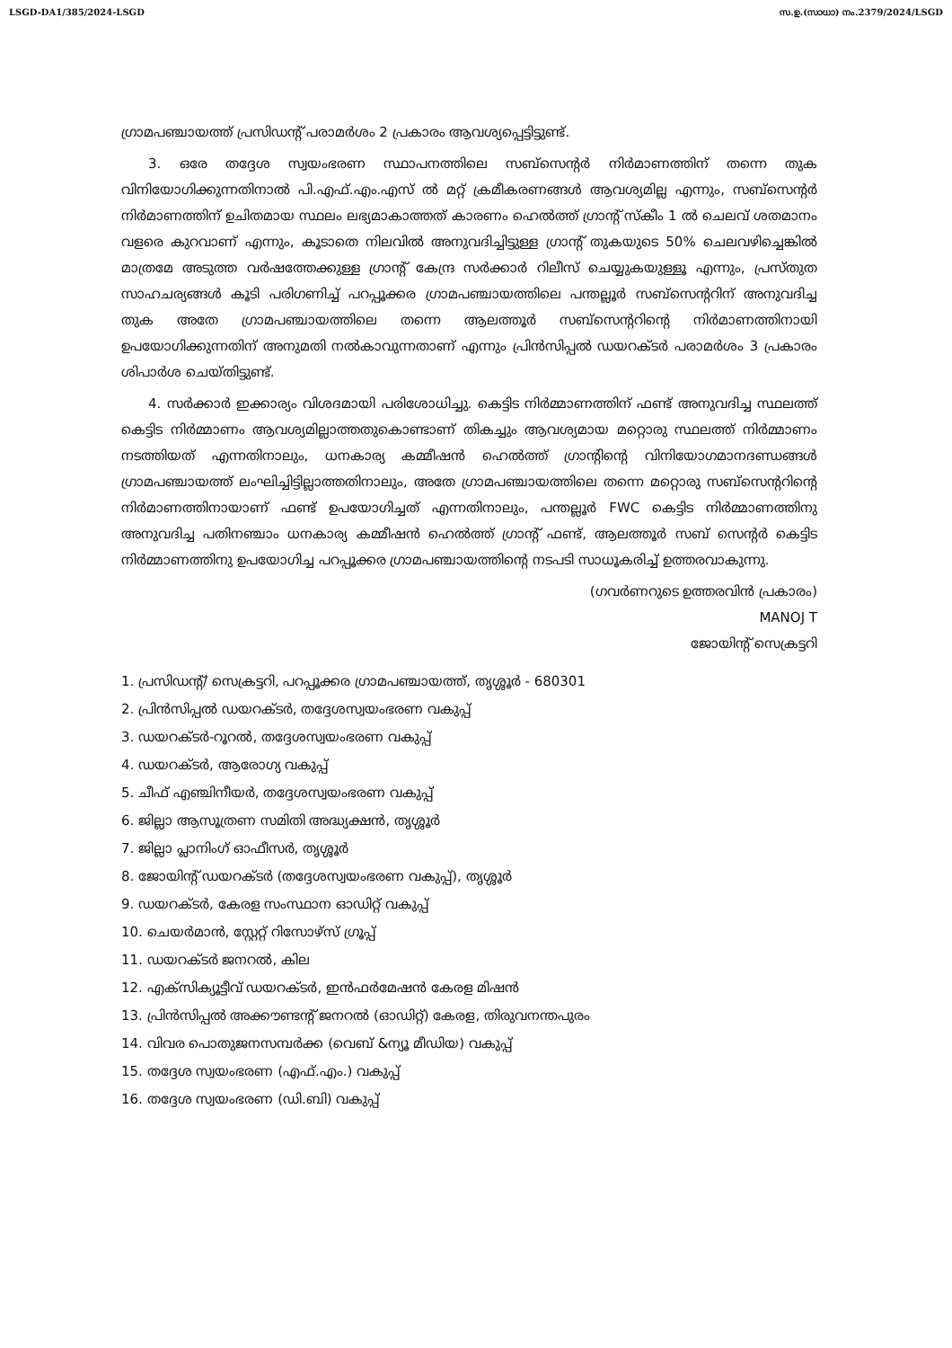LSGD-DA1/385/2024-LSGD സ.ഉ.(സാധാ) നം.2379/2024/LSGD
ഗ്രാമപഞ്ചായത്ത് പ്രസിഡന്റ് പരാമർശം 2 പ്രകാരം ആവശ്യപ്പെട്ടിട്ടുണ്ട്.
3. ഒരേ തദ്ദേശ സ്വയംഭരണ സ്ഥാപനത്തിലെ സബ്സെന്റർ നിർമാണത്തിന് തന്നെ തുക വിനിയോഗിക്കുന്നതിനാൽ പി.എഫ്.എം.എസ് ൽ മറ്റ് ക്രമീകരണങ്ങൾ ആവശ്യമില്ല എന്നും, സബ്സെന്റർ നിർമാണത്തിന് ഉചിതമായ സ്ഥലം ലഭ്യമാകാത്തത് കാരണം ഹെൽത്ത് ഗ്രാന്റ് സ്കീം 1 ൽ ചെലവ് ശതമാനം വളരെ കുറവാണ് എന്നും, കൂടാതെ നിലവിൽ അനുവദിച്ചിട്ടുള്ള ഗ്രാന്റ് തുകയുടെ 50% ചെലവഴിച്ചെങ്കിൽ മാത്രമേ അടുത്ത വർഷത്തേക്കുള്ള ഗ്രാന്റ് കേന്ദ്ര സർക്കാർ റിലീസ് ചെയ്യുകയുള്ളൂ എന്നും, പ്രസ്തുത സാഹചര്യങ്ങൾ കൂടി പരിഗണിച്ച് പറപ്പൂക്കര ഗ്രാമപഞ്ചായത്തിലെ പന്തല്ലൂർ സബ്സെന്ററിന് അനുവദിച്ച തുക അതേ ഗ്രാമപഞ്ചായത്തിലെ തന്നെ ആലത്തൂർ സബ്സെന്ററിന്റെ നിർമാണത്തിനായി ഉപയോഗിക്കുന്നതിന് അനുമതി നൽകാവുന്നതാണ് എന്നും പ്രിൻസിപ്പൽ ഡയറക്ടർ പരാമർശം 3 പ്രകാരം ശിപാർശ ചെയ്തിട്ടുണ്ട്.
4. സർക്കാർ ഇക്കാര്യം വിശദമായി പരിശോധിച്ചു. കെട്ടിട നിർമ്മാണത്തിന് ഫണ്ട് അനുവദിച്ച സ്ഥലത്ത് കെട്ടിട നിർമ്മാണം ആവശ്യമില്ലാത്തതുകൊണ്ടാണ് തികച്ചും ആവശ്യമായ മറ്റൊരു സ്ഥലത്ത് നിർമ്മാണം നടത്തിയത് എന്നതിനാലും, ധനകാര്യ കമ്മീഷൻ ഹെൽത്ത് ഗ്രാന്റിന്റെ വിനിയോഗമാനദണ്ഡങ്ങൾ ഗ്രാമപഞ്ചായത്ത് ലംഘിച്ചിട്ടില്ലാത്തതിനാലും, അതേ ഗ്രാമപഞ്ചായത്തിലെ തന്നെ മറ്റൊരു സബ്സെന്ററിന്റെ നിർമാണത്തിനായാണ് ഫണ്ട് ഉപയോഗിച്ചത് എന്നതിനാലും, പന്തല്ലൂർ FWC കെട്ടിട നിർമ്മാണത്തിനു അനുവദിച്ച പതിനഞ്ചാം ധനകാര്യ കമ്മീഷൻ ഹെൽത്ത് ഗ്രാന്റ് ഫണ്ട്, ആലത്തൂർ സബ് സെന്റർ കെട്ടിട നിർമ്മാണത്തിനു ഉപയോഗിച്ച പറപ്പൂക്കര ഗ്രാമപഞ്ചായത്തിന്റെ നടപടി സാധൂകരിച്ച് ഉത്തരവാകുന്നു.
(ഗവർണറുടെ ഉത്തരവിൻ പ്രകാരം)
MANOJ T
ജോയിന്റ് സെക്രട്ടറി
1. പ്രസിഡന്റ്/ സെക്രട്ടറി, പറപ്പൂക്കര ഗ്രാമപഞ്ചായത്ത്, തൃശ്ശൂർ - 680301
2. പ്രിൻസിപ്പൽ ഡയറക്ടർ, തദ്ദേശസ്വയംഭരണ വകുപ്പ്
3. ഡയറക്ടർ-റൂറൽ, തദ്ദേശസ്വയംഭരണ വകുപ്പ്
4. ഡയറക്ടർ, ആരോഗ്യ വകുപ്പ്
5. ചീഫ് എഞ്ചിനീയർ, തദ്ദേശസ്വയംഭരണ വകുപ്പ്
6. ജില്ലാ ആസൂത്രണ സമിതി അദ്ധ്യക്ഷൻ, തൃശ്ശൂർ
7. ജില്ലാ പ്ലാനിംഗ് ഓഫീസർ, തൃശ്ശൂർ
8. ജോയിന്റ് ഡയറക്ടർ (തദ്ദേശസ്വയംഭരണ വകുപ്പ്), തൃശ്ശൂർ
9. ഡയറക്ടർ, കേരള സംസ്ഥാന ഓഡിറ്റ് വകുപ്പ്
10. ചെയർമാൻ, സ്റ്റേറ്റ് റിസോഴ്സ് ഗ്രൂപ്പ്
11. ഡയറക്ടർ ജനറൽ, കില
12. എക്സിക്യൂട്ടീവ് ഡയറക്ടർ, ഇൻഫർമേഷൻ കേരള മിഷൻ
13. പ്രിൻസിപ്പൽ അക്കൗണ്ടന്റ് ജനറൽ (ഓഡിറ്റ്) കേരള, തിരുവനന്തപുരം
14. വിവര പൊതുജനസമ്പർക്ക (വെബ് &ന്യൂ മീഡിയ) വകുപ്പ്
15. തദ്ദേശ സ്വയംഭരണ (എഫ്.എം.) വകുപ്പ്
16. തദ്ദേശ സ്വയംഭരണ (ഡി.ബി) വകുപ്പ്